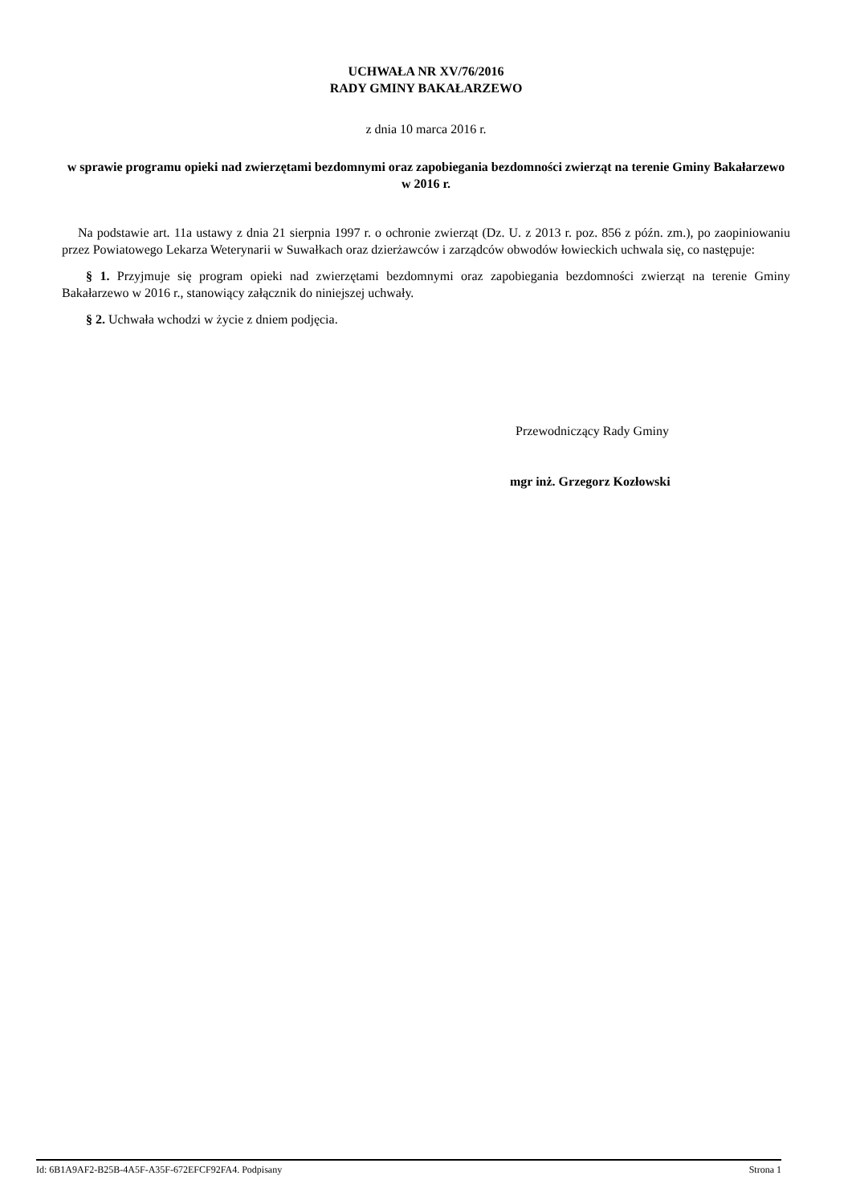UCHWAŁA NR XV/76/2016
RADY GMINY BAKAŁARZEWO
z dnia 10 marca 2016 r.
w sprawie programu opieki nad zwierzętami bezdomnymi oraz zapobiegania bezdomności zwierząt na terenie Gminy Bakałarzewo w 2016 r.
Na podstawie art. 11a ustawy z dnia 21 sierpnia 1997 r. o ochronie zwierząt (Dz. U. z 2013 r. poz. 856 z późn. zm.), po zaopiniowaniu przez Powiatowego Lekarza Weterynarii w Suwałkach oraz dzierżawców i zarządców obwodów łowieckich uchwala się, co następuje:
§ 1. Przyjmuje się program opieki nad zwierzętami bezdomnymi oraz zapobiegania bezdomności zwierząt na terenie Gminy Bakałarzewo w 2016 r., stanowiący załącznik do niniejszej uchwały.
§ 2. Uchwała wchodzi w życie z dniem podjęcia.
Przewodniczący Rady Gminy
mgr inż. Grzegorz Kozłowski
Id: 6B1A9AF2-B25B-4A5F-A35F-672EFCF92FA4. Podpisany Strona 1